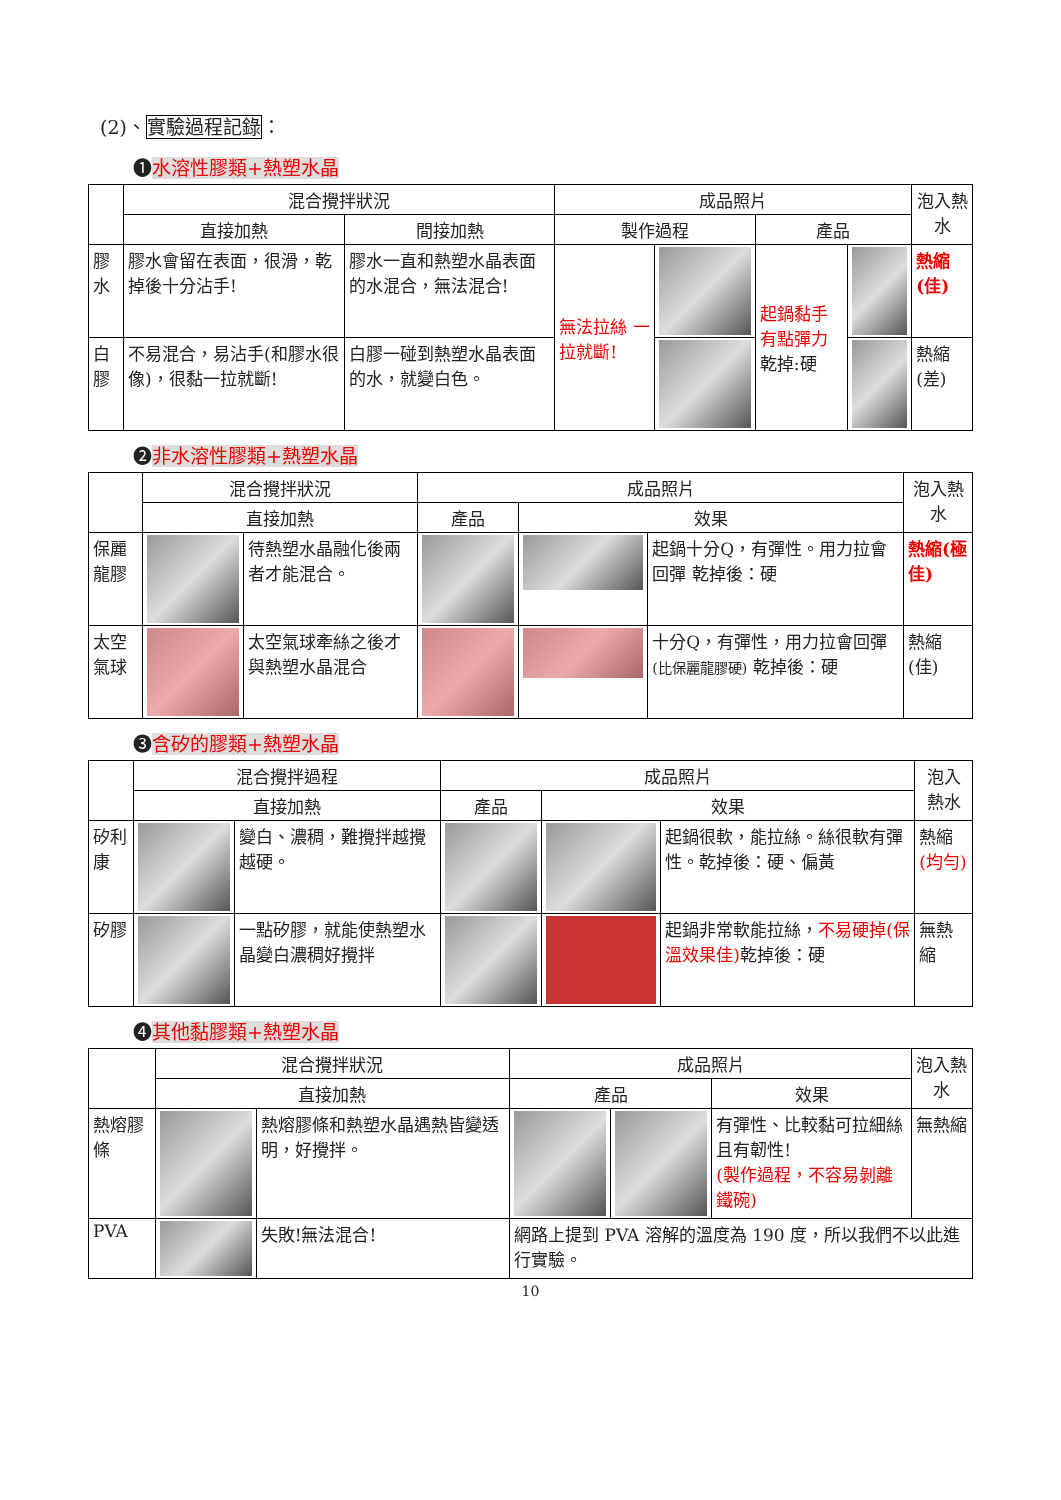(2)、實驗過程記錄：
❶水溶性膠類+熱塑水晶
| | 混合攪拌狀況 | | 成品照片 | | | | 泡入熱水 |
| --- | --- | --- | --- | --- | --- | --- | --- |
| | 直接加熱 | 間接加熱 | 製作過程 | | 產品 | | |
| 膠水 | 膠水會留在表面，很滑，乾掉後十分沾手! | 膠水一直和熱塑水晶表面的水混合，無法混合! | 無法拉絲 一拉就斷! | | 起鍋黏手有點彈力 乾掉:硬 | | 熱縮(佳) |
| 白膠 | 不易混合，易沾手(和膠水很像)，很黏一拉就斷! | 白膠一碰到熱塑水晶表面的水，就變白色。 | | | | | 熱縮(差) |
❷非水溶性膠類+熱塑水晶
| | 混合攪拌狀況 | | 成品照片 | | | 泡入熱水 |
| --- | --- | --- | --- | --- | --- | --- |
| | 直接加熱 | | 產品 | 效果 | | |
| 保麗龍膠 | | 待熱塑水晶融化後兩者才能混合。 | | | 起鍋十分Q，有彈性。用力拉會回彈 乾掉後：硬 | 熱縮(極佳) |
| 太空氣球 | | 太空氣球牽絲之後才與熱塑水晶混合 | | | 十分Q，有彈性，用力拉會回彈 (比保麗龍膠硬) 乾掉後：硬 | 熱縮(佳) |
❸含矽的膠類+熱塑水晶
| | 混合攪拌過程 | | 成品照片 | | | 泡入熱水 |
| --- | --- | --- | --- | --- | --- | --- |
| | 直接加熱 | | 產品 | 效果 | | |
| 矽利康 | | 變白、濃稠，難攪拌越攪越硬。 | | | 起鍋很軟，能拉絲。絲很軟有彈性。乾掉後：硬、偏黃 | 熱縮 (均勻) |
| 矽膠 | | 一點矽膠，就能使熱塑水晶變白濃稠好攪拌 | | | 起鍋非常軟能拉絲， 不易硬掉(保溫效果佳) 乾掉後：硬 | 無熱縮 |
❹其他黏膠類+熱塑水晶
| | 混合攪拌狀況 | | 成品照片 | | | 泡入熱水 |
| --- | --- | --- | --- | --- | --- | --- |
| | 直接加熱 | | 產品 | | 效果 | |
| 熱熔膠條 | | 熱熔膠條和熱塑水晶遇熱皆變透明，好攪拌。 | | | 有彈性、比較黏可拉細絲且有韌性! (製作過程，不容易剝離鐵碗) | 無熱縮 |
| PVA | | 失敗!無法混合! | 網路上提到 PVA 溶解的溫度為 190 度，所以我們不以此進行實驗。 | | | |
10